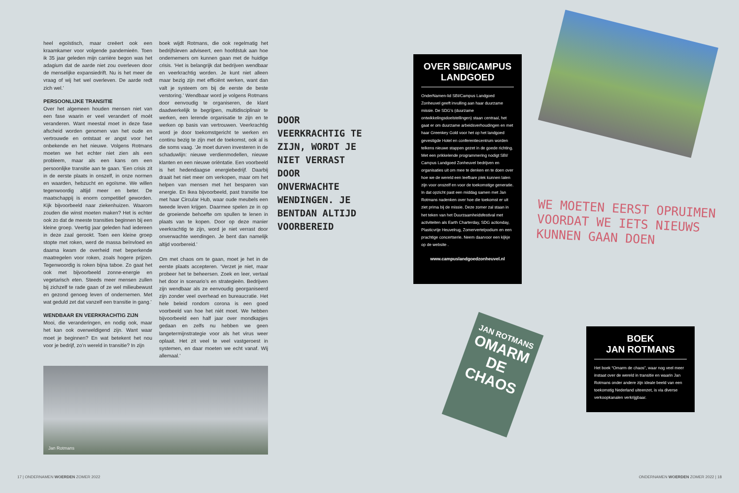heel egoïstisch, maar creëert ook een kraamkamer voor volgende pandemieën. Toen ik 35 jaar geleden mijn carrière begon was het adagium dat de aarde niet zou overleven door de menselijke expansiedrift. Nu is het meer de vraag of wij het wel overleven. De aarde redt zich wel.’
PERSOONLIJKE TRANSITIE
Over het algemeen houden mensen niet van een fase waarin er veel verandert of moét veranderen. Want meestal moet in deze fase afscheid worden genomen van het oude en vertrouwde en ontstaat er angst voor het onbekende en het nieuwe. Volgens Rotmans moeten we het echter niet zien als een probleem, maar als een kans om een persoonlijke transitie aan te gaan. ‘Een crisis zit in de eerste plaats in onszelf, in onze normen en waarden, hebzucht en egoïsme. We willen tegenwoordig altijd meer en beter. De maatschappij is enorm competitief geworden. Kijk bijvoorbeeld naar ziekenhuizen. Waarom zouden die winst moeten maken? Het is echter ook zo dat de meeste transities beginnen bij een kleine groep. Veertig jaar geleden had iedereen in deze zaal gerookt. Toen een kleine groep stopte met roken, werd de massa beïnvloed en daarna kwam de overheid met beperkende maatregelen voor roken, zoals hogere prijzen. Tegenwoordig is roken bijna taboe. Zo gaat het ook met bijvoorbeeld zonne-energie en vegetarisch eten. Steeds meer mensen zullen bij zichzelf te rade gaan of ze wel milieubewust en gezond genoeg leven of ondernemen. Met wat geduld zet dat vanzelf een transitie in gang.’
WENDBAAR EN VEERKRACHTIG ZIJN
Mooi, die veranderingen, en nodig ook, maar het kan ook overweldigend zijn. Want waar moet je beginnen? En wat betekent het nou voor je bedrijf, zo’n wereld in transitie? In zijn
boek wijdt Rotmans, die ook regelmatig het bedrijfsleven adviseert, een hoofdstuk aan hoe ondernemers om kunnen gaan met de huidige crisis. ‘Het is belangrijk dat bedrijven wendbaar en veerkrachtig worden. Je kunt niet alleen maar bezig zijn met efficiënt werken, want dan valt je systeem om bij de eerste de beste verstoring.’ Wendbaar word je volgens Rotmans door eenvoudig te organiseren, de klant daadwerkelijk te begrijpen, multidisciplinair te werken, een lerende organisatie te zijn en te werken op basis van vertrouwen. Veerkrachtig word je door toekomstgericht te werken en continu bezig te zijn met de toekomst, ook al is die soms vaag. ‘Je moet durven investeren in de schaduwlijn: nieuwe verdienmodellen, nieuwe klanten en een nieuwe oriëntatie. Een voorbeeld is het hedendaagse energiebedrijf. Daarbij draait het niet meer om verkopen, maar om het helpen van mensen met het besparen van energie. En Ikea bijvoorbeeld, past transitie toe met haar Circular Hub, waar oude meubels een tweede leven krijgen. Daarmee spelen ze in op de groeiende behoefte om spullen te lenen in plaats van te kopen. Door op deze manier veerkrachtig te zijn, word je niet verrast door onverwachte wendingen. Je bent dan namelijk altijd voorbereid.’
Om met chaos om te gaan, moet je het in de eerste plaats accepteren. ‘Verzet je niet, maar probeer het te beheersen. Zoek en leer, vertaal het door in scenario’s en strategieën. Bedrijven zijn wendbaar als ze eenvoudig georganiseerd zijn zonder veel overhead en bureaucratie. Het hele beleid rondom corona is een goed voorbeeld van hoe het niét moet. We hebben bijvoorbeeld een half jaar over mondkapjes gedaan en zelfs nu hebben we geen langetermijnstrategie voor als het virus weer oplaait. Het zit veel te veel vastgeroest in systemen, en daar moeten we echt vanaf. Wij allemaal.’
Jan Rotmans
DOOR VEERKRACHTIG TE ZIJN, WORDT JE NIET VERRAST DOOR ONVERWACHTE WENDINGEN. JE BENTDAN ALTIJD VOORBEREID
OVER SBI/CAMPUS LANDGOED
OnderNamen-lid SBI/Campus Landgoed Zonheuvel geeft invulling aan haar duurzame missie. De SDG’s (duurzame ontwikkelingsdoelstellingen) staan centraal, het gaat er om duurzame arbeidsverhoudingen en met haar Greenkey Gold voor het op het landgoed gevestigde Hotel en conferentiecentrum worden telkens nieuwe stappen gezet in de goede richting. Met een prikkelende programmering nodigt SBI/ Campus Landgoed Zonheuvel bedrijven en organisaties uit om mee te denken en te doen over hoe we de wereld een leefbare plek kunnen laten zijn voor onszelf en voor de toekomstige generatie. In dat opzicht past een middag samen met Jan Rotmans nadenken over hoe die toekomst er uit ziet prima bij de missie. Deze zomer zal staan in het teken van het Duurzaamheidsfestival met activiteiten als Earth Charterday, SDG actionday, Plasticvrije Heuvelrug, Zomervertelpodium en een prachtige concertserie. Neem daarvoor een kijkje op de website .
www.campuslandgoedzonheuvel.nl
WE MOETEN EERST OPRUIMEN VOORDAT WE IETS NIEUWS KUNNEN GAAN DOEN
JAN ROTMANS
OMARM DE CHAOS
BOEK
JAN ROTMANS
Het boek “Omarm de chaos”, waar nog veel meer instaat over de wereld in transitie en waarin Jan Rotmans onder andere zijn ideale beeld van een toekomstig Nederland uiteenzet, is via diverse verkoopkanalen verkrijgbaar.
17 | ONDERNAMEN WOERDEN ZOMER 2022
ONDERNAMEN WOERDEN ZOMER 2022 | 18